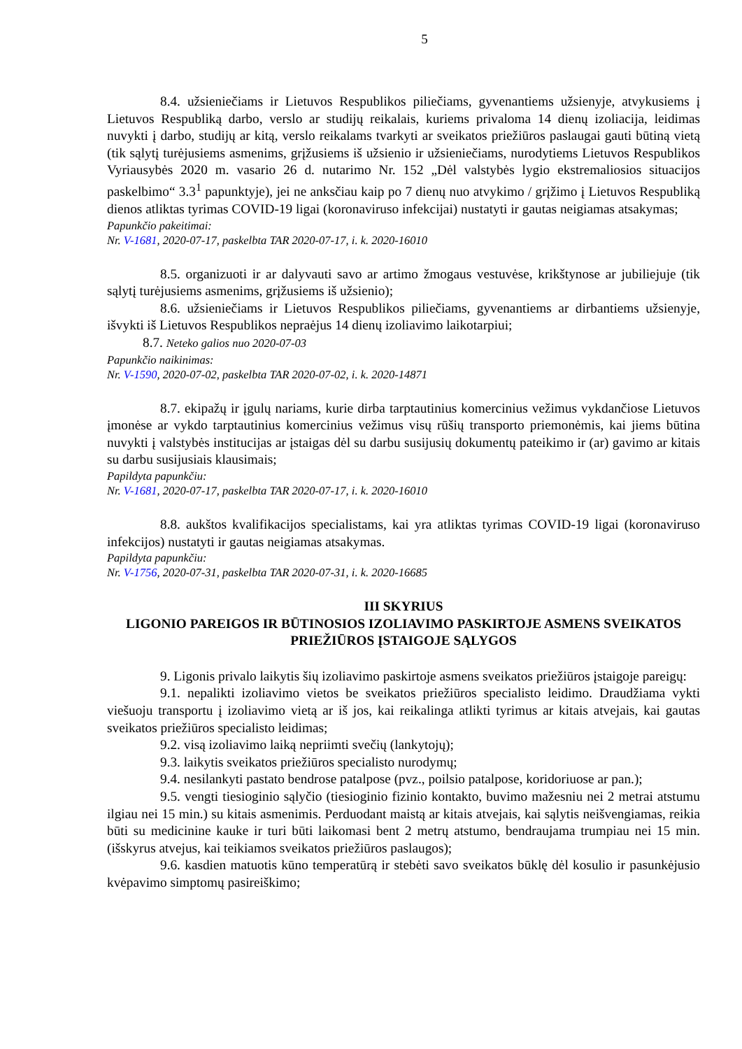5
8.4. užsieniečiams ir Lietuvos Respublikos piliečiams, gyvenantiems užsienyje, atvykusiems į Lietuvos Respubliką darbo, verslo ar studijų reikalais, kuriems privaloma 14 dienų izoliacija, leidimas nuvykti į darbo, studijų ar kitą, verslo reikalams tvarkyti ar sveikatos priežiūros paslaugai gauti būtiną vietą (tik sąlytį turėjusiems asmenims, grįžusiems iš užsienio ir užsieniečiams, nurodytiems Lietuvos Respublikos Vyriausybės 2020 m. vasario 26 d. nutarimo Nr. 152 „Dėl valstybės lygio ekstremaliosios situacijos paskelbimo“ 3.3<sup>1</sup> papunktyje), jei ne anksčiau kaip po 7 dienų nuo atvykimo / grįžimo į Lietuvos Respubliką dienos atliktas tyrimas COVID-19 ligai (koronaviruso infekcijai) nustatyti ir gautas neigiamas atsakymas;
Papunkčio pakeitimai:
Nr. V-1681, 2020-07-17, paskelbta TAR 2020-07-17, i. k. 2020-16010
8.5. organizuoti ir ar dalyvauti savo ar artimo žmogaus vestuvėse, krikštynose ar jubiliejuje (tik sąlytį turėjusiems asmenims, grįžusiems iš užsienio);
8.6. užsieniečiams ir Lietuvos Respublikos piliečiams, gyvenantiems ar dirbantiems užsienyje, išvykti iš Lietuvos Respublikos nepraėjus 14 dienų izoliavimo laikotarpiui;
8.7. Neteko galios nuo 2020-07-03
Papunkčio naikinimas:
Nr. V-1590, 2020-07-02, paskelbta TAR 2020-07-02, i. k. 2020-14871
8.7. ekipažų ir įgulų nariams, kurie dirba tarptautinius komercinius vežimus vykdančiose Lietuvos įmonėse ar vykdo tarptautinius komercinius vežimus visų rūšių transporto priemonėmis, kai jiems būtina nuvykti į valstybės institucijas ar įstaigas dėl su darbu susijusių dokumentų pateikimo ir (ar) gavimo ar kitais su darbu susijusiais klausimais;
Papildyta papunkčiu:
Nr. V-1681, 2020-07-17, paskelbta TAR 2020-07-17, i. k. 2020-16010
8.8. aukštos kvalifikacijos specialistams, kai yra atliktas tyrimas COVID-19 ligai (koronaviruso infekcijos) nustatyti ir gautas neigiamas atsakymas.
Papildyta papunkčiu:
Nr. V-1756, 2020-07-31, paskelbta TAR 2020-07-31, i. k. 2020-16685
III SKYRIUS
LIGONIO PAREIGOS IR BŪTINOSIOS IZOLIAVIMO PASKIRTOJE ASMENS SVEIKATOS PRIEŽIŪROS ĮSTAIGOJE SĄLYGOS
9. Ligonis privalo laikytis šių izoliavimo paskirtoje asmens sveikatos priežiūros įstaigoje pareigų:
9.1. nepalikti izoliavimo vietos be sveikatos priežiūros specialisto leidimo. Draudžiama vykti viešuoju transportu į izoliavimo vietą ar iš jos, kai reikalinga atlikti tyrimus ar kitais atvejais, kai gautas sveikatos priežiūros specialisto leidimas;
9.2. visą izoliavimo laiką nepriimti svečių (lankytojų);
9.3. laikytis sveikatos priežiūros specialisto nurodymų;
9.4. nesilankyti pastato bendrose patalpose (pvz., poilsio patalpose, koridoriuose ar pan.);
9.5. vengti tiesioginio sąlyčio (tiesioginio fizinio kontakto, buvimo mažesniu nei 2 metrai atstumu ilgiau nei 15 min.) su kitais asmenimis. Perduodant maistą ar kitais atvejais, kai sąlytis neišvengiamas, reikia būti su medicinine kauke ir turi būti laikomasi bent 2 metrų atstumo, bendraujama trumpiau nei 15 min. (išskyrus atvejus, kai teikiamos sveikatos priežiūros paslaugos);
9.6. kasdien matuotis kūno temperatūrą ir stebėti savo sveikatos būklę dėl kosulio ir pasunkėjusio kvėpavimo simptomų pasireiškimo;